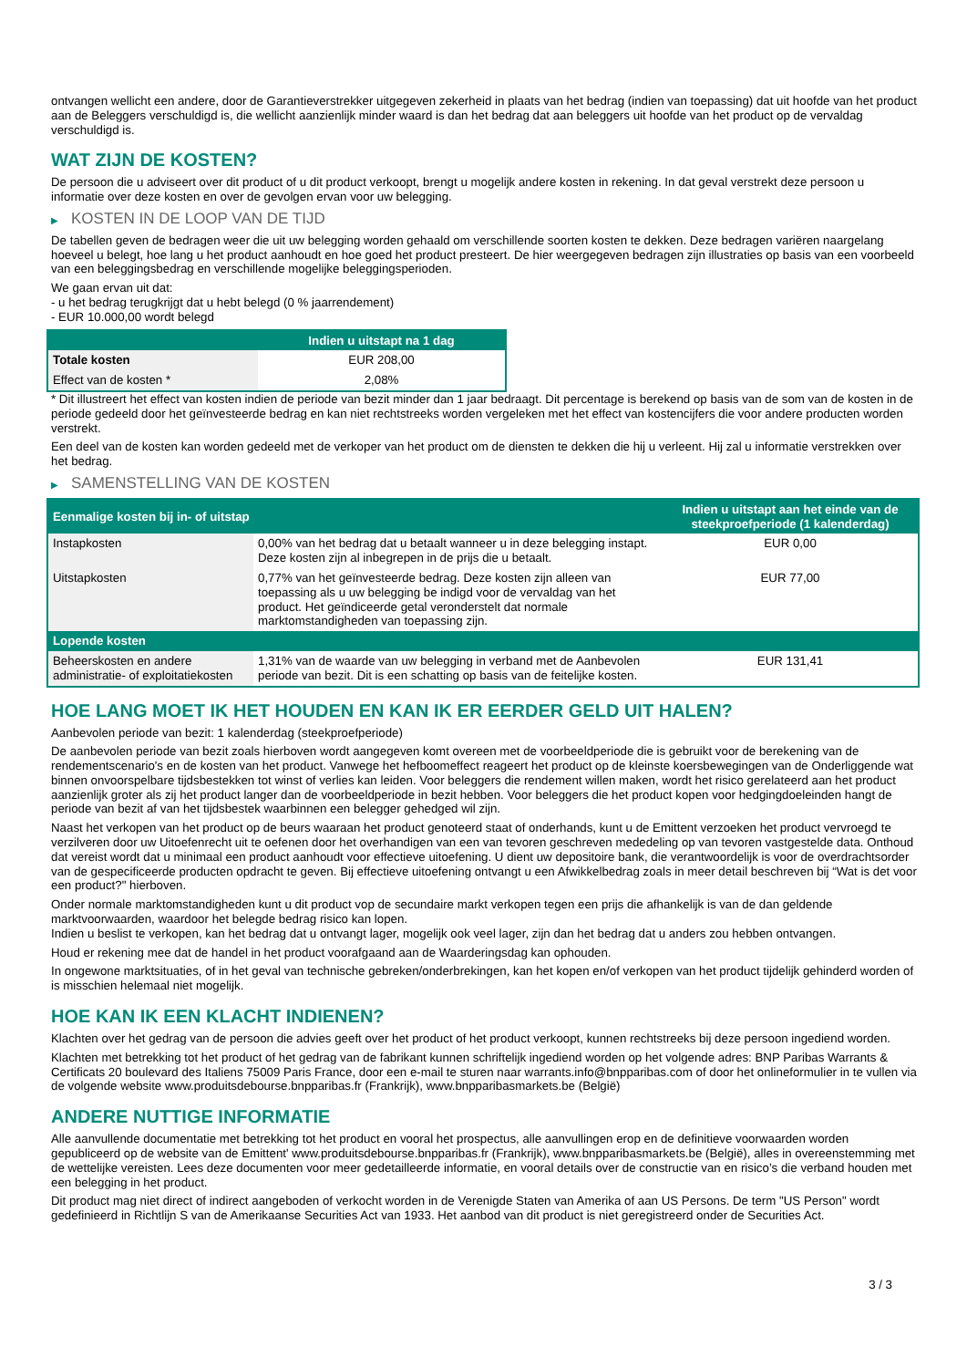ontvangen wellicht een andere, door de Garantieverstrekker uitgegeven zekerheid in plaats van het bedrag (indien van toepassing) dat uit hoofde van het product aan de Beleggers verschuldigd is, die wellicht aanzienlijk minder waard is dan het bedrag dat aan beleggers uit hoofde van het product op de vervaldag verschuldigd is.
WAT ZIJN DE KOSTEN?
De persoon die u adviseert over dit product of u dit product verkoopt, brengt u mogelijk andere kosten in rekening. In dat geval verstrekt deze persoon u informatie over deze kosten en over de gevolgen ervan voor uw belegging.
▶ KOSTEN IN DE LOOP VAN DE TIJD
De tabellen geven de bedragen weer die uit uw belegging worden gehaald om verschillende soorten kosten te dekken. Deze bedragen variëren naargelang hoeveel u belegt, hoe lang u het product aanhoudt en hoe goed het product presteert. De hier weergegeven bedragen zijn illustraties op basis van een voorbeeld van een beleggingsbedrag en verschillende mogelijke beleggingsperioden.
We gaan ervan uit dat:
- u het bedrag terugkrijgt dat u hebt belegd (0 % jaarrendement)
- EUR 10.000,00 wordt belegd
| | Indien u uitstapt na 1 dag |
| --- | --- |
| Totale kosten | EUR 208,00 |
| Effect van de kosten * | 2,08% |
* Dit illustreert het effect van kosten indien de periode van bezit minder dan 1 jaar bedraagt. Dit percentage is berekend op basis van de som van de kosten in de periode gedeeld door het geïnvesteerde bedrag en kan niet rechtstreeks worden vergeleken met het effect van kostencijfers die voor andere producten worden verstrekt.
Een deel van de kosten kan worden gedeeld met de verkoper van het product om de diensten te dekken die hij u verleent. Hij zal u informatie verstrekken over het bedrag.
▶ SAMENSTELLING VAN DE KOSTEN
| Eenmalige kosten bij in- of uitstap | | Indien u uitstapt aan het einde van de steekproefperiode (1 kalenderdag) |
| --- | --- | --- |
| Instapkosten | 0,00% van het bedrag dat u betaalt wanneer u in deze belegging instapt. Deze kosten zijn al inbegrepen in de prijs die u betaalt. | EUR 0,00 |
| Uitstapkosten | 0,77% van het geïnvesteerde bedrag. Deze kosten zijn alleen van toepassing als u uw belegging be indigd voor de vervaldag van het product. Het geïndiceerde getal veronderstelt dat normale marktomstandigheden van toepassing zijn. | EUR 77,00 |
| Lopende kosten | | |
| Beheerskosten en andere administratie- of exploitatiekosten | 1,31% van de waarde van uw belegging in verband met de Aanbevolen periode van bezit. Dit is een schatting op basis van de feitelijke kosten. | EUR 131,41 |
HOE LANG MOET IK HET HOUDEN EN KAN IK ER EERDER GELD UIT HALEN?
Aanbevolen periode van bezit: 1 kalenderdag (steekproefperiode)
De aanbevolen periode van bezit zoals hierboven wordt aangegeven komt overeen met de voorbeeldperiode die is gebruikt voor de berekening van de rendementscenario's en de kosten van het product. Vanwege het hefboomeffect reageert het product op de kleinste koersbewegingen van de Onderliggende wat binnen onvoorspelbare tijdsbestekken tot winst of verlies kan leiden. Voor beleggers die rendement willen maken, wordt het risico gerelateerd aan het product aanzienlijk groter als zij het product langer dan de voorbeeldperiode in bezit hebben. Voor beleggers die het product kopen voor hedgingdoeleinden hangt de periode van bezit af van het tijdsbestek waarbinnen een belegger gehedged wil zijn.
Naast het verkopen van het product op de beurs waaraan het product genoteerd staat of onderhands, kunt u de Emittent verzoeken het product vervroegd te verzilveren door uw Uitoefenrecht uit te oefenen door het overhandigen van een van tevoren geschreven mededeling op van tevoren vastgestelde data. Onthoud dat vereist wordt dat u minimaal een product aanhoudt voor effectieve uitoefening. U dient uw depositoire bank, die verantwoordelijk is voor de overdrachtsorder van de gespecificeerde producten opdracht te geven. Bij effectieve uitoefening ontvangt u een Afwikkelbedrag zoals in meer detail beschreven bij “Wat is det voor een product?" hierboven.
Onder normale marktomstandigheden kunt u dit product vop de secundaire markt verkopen tegen een prijs die afhankelijk is van de dan geldende marktvoorwaarden, waardoor het belegde bedrag risico kan lopen.
Indien u beslist te verkopen, kan het bedrag dat u ontvangt lager, mogelijk ook veel lager, zijn dan het bedrag dat u anders zou hebben ontvangen.
Houd er rekening mee dat de handel in het product voorafgaand aan de Waarderingsdag kan ophouden.
In ongewone marktsituaties, of in het geval van technische gebreken/onderbrekingen, kan het kopen en/of verkopen van het product tijdelijk gehinderd worden of is misschien helemaal niet mogelijk.
HOE KAN IK EEN KLACHT INDIENEN?
Klachten over het gedrag van de persoon die advies geeft over het product of het product verkoopt, kunnen rechtstreeks bij deze persoon ingediend worden.
Klachten met betrekking tot het product of het gedrag van de fabrikant kunnen schriftelijk ingediend worden op het volgende adres: BNP Paribas Warrants & Certificats 20 boulevard des Italiens 75009 Paris France, door een e-mail te sturen naar warrants.info@bnpparibas.com of door het onlineformulier in te vullen via de volgende website www.produitsdebourse.bnpparibas.fr (Frankrijk), www.bnpparibasmarkets.be (België)
ANDERE NUTTIGE INFORMATIE
Alle aanvullende documentatie met betrekking tot het product en vooral het prospectus, alle aanvullingen erop en de definitieve voorwaarden worden gepubliceerd op de website van de Emittent' www.produitsdebourse.bnpparibas.fr (Frankrijk), www.bnpparibasmarkets.be (België), alles in overeenstemming met de wettelijke vereisten. Lees deze documenten voor meer gedetailleerde informatie, en vooral details over de constructie van en risico’s die verband houden met een belegging in het product.
Dit product mag niet direct of indirect aangeboden of verkocht worden in de Verenigde Staten van Amerika of aan US Persons. De term "US Person" wordt gedefinieerd in Richtlijn S van de Amerikaanse Securities Act van 1933. Het aanbod van dit product is niet geregistreerd onder de Securities Act.
3 / 3